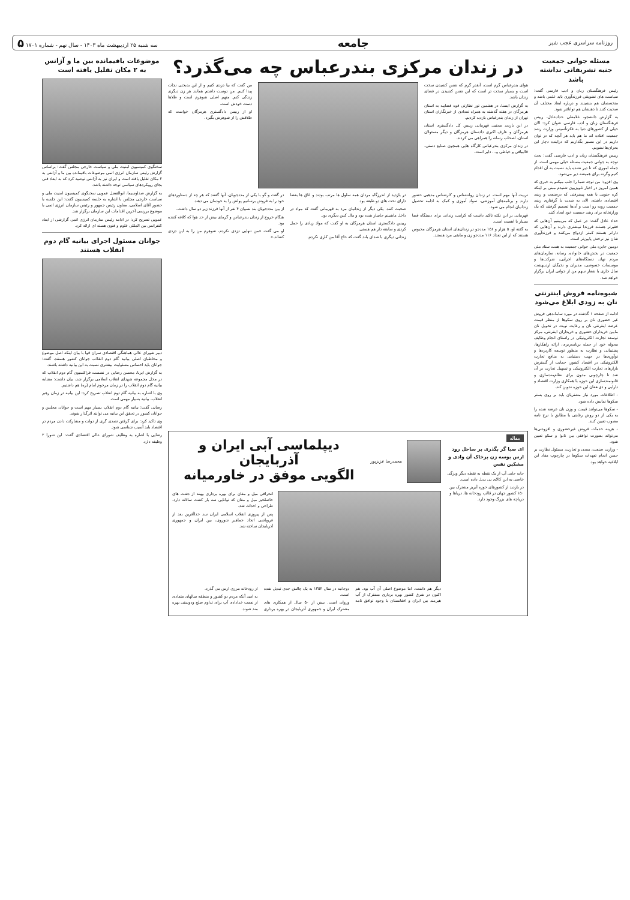روزنامه سراسری عجب شیر
جامعه
سه شنبه ۲۵ اردیبهشت ماه ۱۴۰۳ - سال نهم - شماره ۱۷۰۱ ۵
مسئله جوانی جمعیت جنبه تشریفاتی نداشته باشد
رئیس فرهنگستان زبان و ادب فارسی گفت: سیاست های تشویقی فرزندآوری باید علمی باشد و متخصصان هم بنشینند و درباره ابعاد مختلف آن صحبت کنند تا ذهنشان هم توانائتر شود.
به گزارش دانشجو، غلامعلی حدادعادل، رییس فرهنگستان زبان و ادب فارسی عنوان کرد: الان خیلی از کشورهای دنیا به فکرتأسیس وزارت رشد جمعیت افتاده اند ما هم باید هر آنچه که در توان داریم در این مسیر بگذاریم که دراینده دچار این بحران‌ها نشویم.
رییس فرهنگستان زبان و ادب فارسی گفت: بحث توجه به جوانی جمعیت مسئله خیلی مهمی است، از جمله اموری که تا دیر نشده باید نسبت به آن اقدام کنیم وگرنه برای همیشه دیر می‌شود.
وی افزود: من توجه شما را جلب میکنم به خبری که همین امروز در اخبار تلویزیون شنیدم مبنی بر اینکه کره جنوبی با همه پیشرفتی که درصنعت و رشد اقتصادی داشته، الان به شدت با گرفتاری رشد جمعیت روبه رو است و آن‌ها تصمیم گرفتند که یک وزارتخانه برای رشد جمعیت خود ایجاد کنند.
حداد عادل گفت: در عمل که می‌بینیم آن‌هایی که فقیرتر هستند فرزندا نبیشتری دارند و آن‌هایی که داراتر هستند کمتر ازدواج می‌کنند و فرزندآوری شان نیز نرخش پایین‌تر است.
دومین جایزه ملی جوانی جمعیت به همت ستاد ملی جمعیت در بخش‌های خانواده، رسانه، سازمان‌های مردم نهاد، دستگاه‌های اجرایی، شرکت‌ها و موسسات خصوصی، مدیران و نخبگان اردیبهشت سال جاری با شعار سهم من از جوانی ایران برگزار خواهد شد.
شیوه‌نامه فروش اینترنتی نان به زودی ابلاغ می‌شود
ادامه از صفحه ۱ گذشته در مورد ساماندهی فروش غیر حضوری نان بر روی سکوها از منظر قیمت عرضه اینترنتی نان و رعایت نوبت در تحویل نان مابین خریداران حضوری و خریداران اینترنتی، مرکز توسعه تجارت الکترونیکی در راستای انجام وظایف محوله خود از جمله برنامه‌ریزی، ارائه راهکارها، پشتیبانی و نظارت به منظور توسعه کاربردها و نوآوری‌ها در جهت دستیابی به منافع تجارت الکترونیکی در اقتصاد کشور، حمایت از گسترش بازارهای تجارت الکترونیکی و تسهیل تجارت بر آن شد تا چارچوبی مدون برای نظام‌مندسازی و قانونمندسازی این حوزه با همکاری وزارت اقتصاد و دارایی و ذی‌نفعان این حوزه تدوین کند.
- اطلاعات مورد نیاز مشتریان باید بر روی بستر سکوها نمایش داده شود.
- سکوها می‌توانند قیمت و وزن نان عرضه شده را به یکی از دو روش رقابتی یا مطابق با نرخ نامه مصوب تعیین کنند.
- هزینه خدمات فروش غیرحضوری و افزودنی‌ها می‌تواند بصورت توافقی بین نانوا و سکو تعیین شود.
- وزارت صنعت، معدن و تجارت، مسئول نظارت بر حسن انجام تعهدات سکوها در چارچوب مفاد این ابلاغیه خواهد بود.
در زندان مرکزی بندرعباس چه می‌گذرد؟
هوای بندرعباس گرم است، آنقدر گرم که نفس کشیدن سخت است و بسیار سخت تر است که این نفس کشیدن در فضای زندان باشد.
به گزارش ایسنا، در هفتمین تور نظارتی قوه قضاییه به استان هرمزگان در هفته گذشته به همراه تعدادی از خبرنگاران استان تهران از زندان بندرعباس بازدید کردیم.
در این بازدید مجتبی قهرمانی رییس کل دادگستری استان هرمزگان و عارف اکبری دادستان هرمزگان و دیگر مسئولان استان، اصحاب رسانه را همراهی می کردند.
در زندان مرکزی بندرعباس کارگاه هایی همچون صنایع دستی، قالیبافی و خیاطی و... دایر است.
من گفت که بیا دزدی کنیم و از این بدبختی نجات پیدا کنیم. من دوست داشتم همانند هر زن دیگری زندگی کنم. متهم اصلی شوهرم است و طلاها دست خودش است.
او از رییس دادگستری هرمزگان خواست که طلاقش را از شوهرش بگیرد.
تربیت آنها مهم است. در زندان روانشناس و کارشناس مذهبی حضور دارند و برنامه‌های آموزشی، سواد آموزی و کمک به ادامه تحصیل زندانیان انجام می شود.
قهرمانی بر این نکته تاکید داشت که کرامت زندانی برای دستگاه قضا بسیار با اهمیت است.
به گفته او، ۵ هزار و ۱۵۶ مددجو در زندان‌های استان هرمزگان محبوس هستند که از این تعداد ۱۱۶ مددجو زن و مابقی مرد هستند.
در بازدید از اندرزگاه مردان همه سلول ها مرتب بودند و اتاق ها بعضا دارای تخت های دو طبقه بود.
صحبت کنند. یکی دیگر از زندانیان مرد به قهرمانی گفت که مواد در داخل ماشینم جاساز شده بود و مال کس دیگری بود.
رییس دادگستری استان هرمزگان به او گفت که مواد زیادی را حمل کردی و سابقه دار هم هستی.
زندانی دیگری با صدای بلند گفت که حاج آقا من کاری نکردم.
در گفت و گو با یکی از مددجویان، آنها گفتند که هر چه از دستاوردهای خود را به فروش برسانیم پولش را به خودمان می دهند.
از بین مددجویان بند نسوان ۴ نفر از آنها فرزند زیر دو سال داشت.
هنگام خروج از زندان بندرعباس و گرمای بیش از حد هوا که کلافه کننده بود.
او می گفت «من تنهایی دزدی نکردم، شوهرم من را به این دزدی کشاند.»
مقاله
ای صبا گر بگذری بر ساحل رود ارس بوسه زن برخاک آن وادی و مشکین نفس
جابه جایی آب از یک نقطه به نقطه دیگر ویژگی خاصی به این کالای بی بدیل داده است.
در بازدید از کشورهای حوزه آبریز مشترک بین ۱۵۰ کشور جهان در قالب رودخانه ها، دریاها و دریاچه های بزرگ وجود دارد.
محمدرضا عزیزپور
دیپلماسی آبی ایران و آذربایجان
الگویی موفق در خاورمیانه
انحرافی میل و مغان برای بهره برداری بهینه از دشت های حاصلخیز میل و مغان که توانایی سه بار کشت سالانه دارد، طراحی و احداث شد.
پس از پیروزی انقلاب اسلامی ایران سد خداآفرین بعد از فروپاشی اتحاد جماهیر شوروی، بین ایران و جمهوری آذربایجان ساخته شد.
دیگر هم داشت، اما موضوع اصلی آن آب بود. هم اکنون در شرق کشور بهره برداری مشترک از آب هیرمند بین ایران و افغانستان با وجود توافق نامه دوجانبه در سال ۱۳۵۲ به یک چالش جدی تبدیل شده است.
وروان است. بیش از ۵۰ سال از همکاری های مشترک ایران و جمهوری آذربایجان در بهره برداری از رودخانه مرزی ارس می گذرد.
به امید آنکه مردم دو کشور و منطقه سالهای متمادی از نعمت خدادادی آب برای تداوم صلح ودوستی بهره مند شوند.
موضوعات باقیمانده بین ما و آژانس به ۲ مکان تقلیل یافته است
سخنگوی کمیسیون امنیت ملی و سیاست خارجی مجلس گفت: براساس گزارش رئیس سازمان انرژی اتمی موضوعات باقیمانده بین ما و آژانس به ۲ مکان تقلیل یافته است و ایران نیز به آژانس توصیه کرد که به ابعاد فنی بجای رویکردهای سیاسی توجه داشته باشد.
به گزارش صداوسیما، ابوالفضل عمویی سخنگوی کمیسیون امنیت ملی و سیاست خارجی مجلس با اشاره به جلسه کمیسیون گفت: این جلسه با حضور آقای اسلامی، معاون رئیس جمهور و رئیس سازمان انرژی اتمی با موضوع بررسی آخرین اقدامات این سازمان برگزار شد.
عمویی تصریح کرد: در ادامه رئیس سازمان انرژی اتمی گزارشی از ابعاد کنفرانس بین المللی علوم و فنون هسته ای ارائه کرد.
جوانان مسئول اجرای بیانیه گام دوم انقلاب هستند
دبیر شورای عالی هماهنگی اقتصادی سران قوا با بیان اینکه اصل موضوع و مخاطبان اصلی بیانیه گام دوم انقلاب جوانان کشور هستند، گفت: جوانان باید احساس مسئولیت بیشتری نسبت به این بیانیه داشته باشند.
به گزارش ایرنا، محسن رضایی در نشست فراکسیون گام دوم انقلاب که در محل مجموعه شهدای انقلاب اسلامی برگزار شد، بیان داشت: مشابه بیانیه گام دوم انقلاب را در زمان مرحوم امام (ره) هم داشتیم.
وی با اشاره به بیانیه گام دوم انقلاب تصریح کرد: این بیانیه در زمان رهبر انقلاب، بیانیه بسیار مهمی است.
رضایی گفت: بیانیه گام دوم انقلاب بسیار مهم است و جوانان مجلس و جوانان کشور در تحقق این بیانیه می توانند اثرگذار شوند.
وی تاکید کرد: برای گرفتن تصدی گری از دولت و مشارکت دادن مردم در اقتصاد باید آسیب شناسی شود.
رضایی با اشاره به وظایف شورای عالی اقتصادی گفت: این شورا ۲ وظیفه دارد.